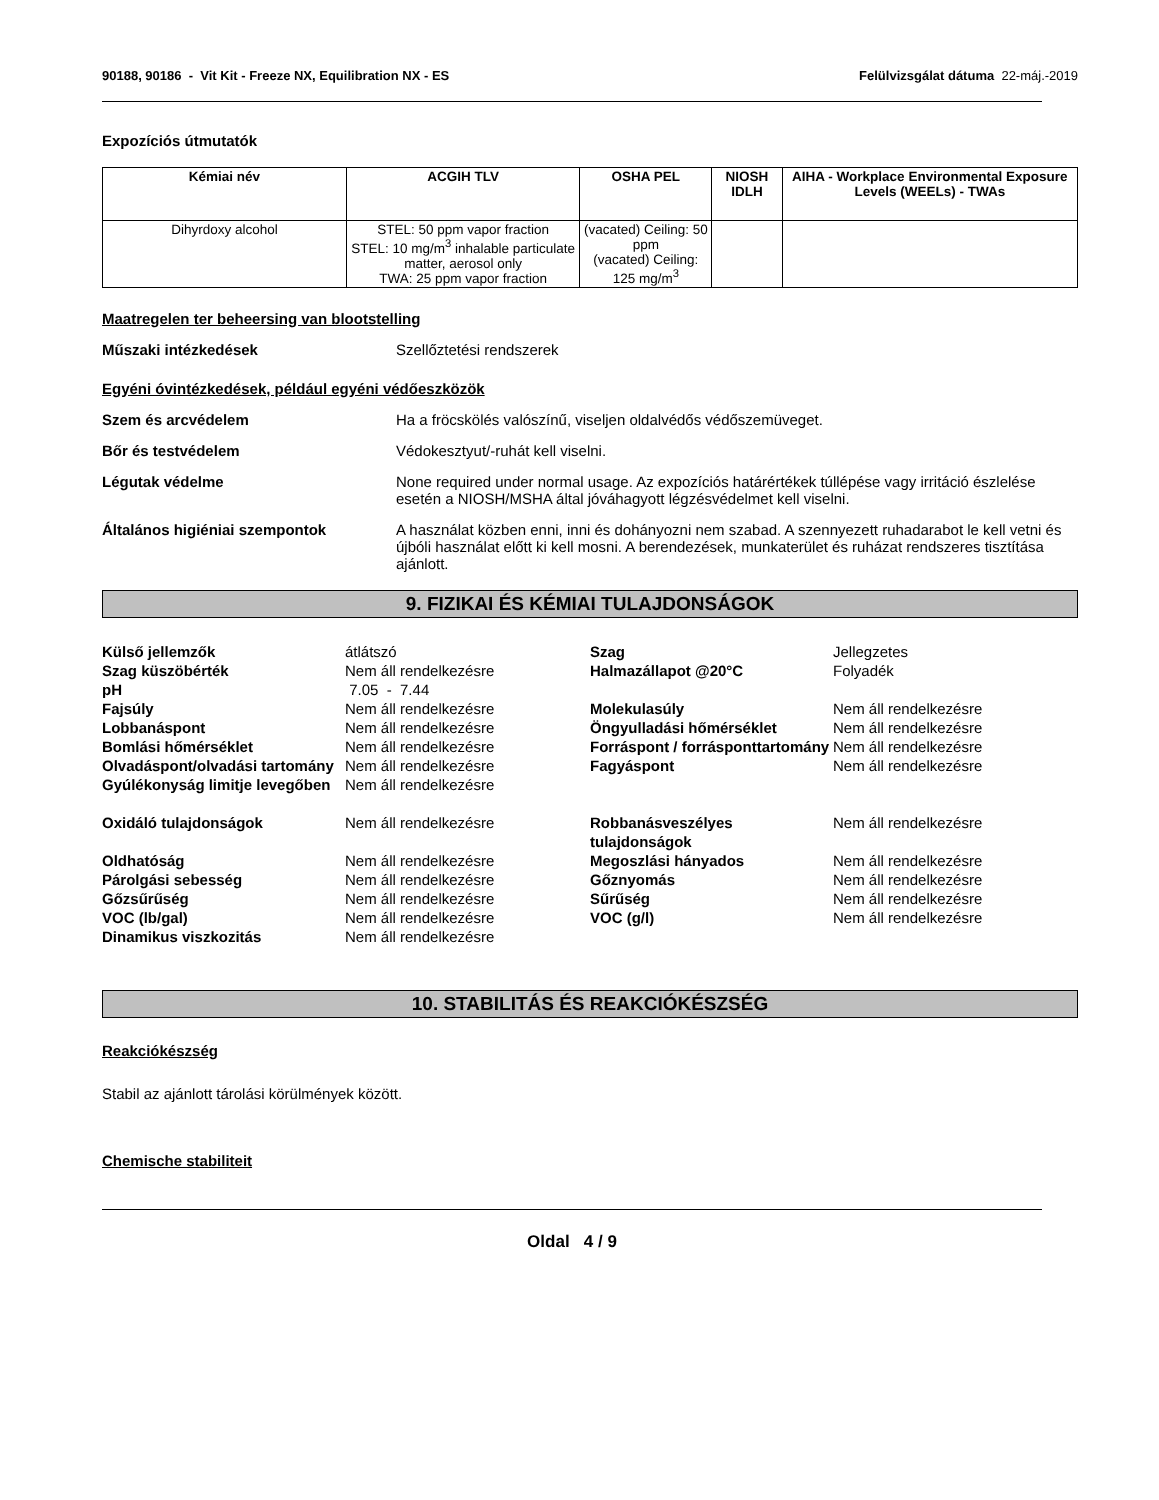90188, 90186 - Vit Kit - Freeze NX, Equilibration NX - ES Felülvizsgálat dátuma 22-máj.-2019
Expozíciós útmutatók
| Kémiai név | ACGIH TLV | OSHA PEL | NIOSH IDLH | AIHA - Workplace Environmental Exposure Levels (WEELs) - TWAs |
| --- | --- | --- | --- | --- |
| Dihyrdoxy alcohol | STEL: 50 ppm vapor fraction STEL: 10 mg/m<sup>3</sup> inhalable particulate matter, aerosol only TWA: 25 ppm vapor fraction | (vacated) Ceiling: 50 ppm (vacated) Ceiling: 125 mg/m<sup>3</sup> | | |
Maatregelen ter beheersing van blootstelling
Műszaki intézkedések Szellőztetési rendszerek
Egyéni óvintézkedések, például egyéni védőeszközök
Szem és arcvédelem Ha a fröcskölés valószínű, viseljen oldalvédős védőszemüveget.
Bőr és testvédelem Védokesztyut/-ruhát kell viselni.
Légutak védelme None required under normal usage. Az expozíciós határértékek túllépése vagy irritáció észlelése esetén a NIOSH/MSHA által jóváhagyott légzésvédelmet kell viselni.
Általános higiéniai szempontok A használat közben enni, inni és dohányozni nem szabad. A szennyezett ruhadarabot le kell vetni és újbóli használat előtt ki kell mosni. A berendezések, munkaterület és ruházat rendszeres tisztítása ajánlott.
9. FIZIKAI ÉS KÉMIAI TULAJDONSÁGOK
| Külső jellemzők | átlátszó | Szag | Jellegzetes |
| Szag küszöbérték | Nem áll rendelkezésre | Halmazállapot @20°C | Folyadék |
| pH | 7.05 - 7.44 | | |
| Fajsúly | Nem áll rendelkezésre | Molekulasúly | Nem áll rendelkezésre |
| Lobbanáspont | Nem áll rendelkezésre | Öngyulladási hőmérséklet | Nem áll rendelkezésre |
| Bomlási hőmérséklet | Nem áll rendelkezésre | Forráspont / forrásponttartomány | Nem áll rendelkezésre |
| Olvadáspont/olvadási tartomány | Nem áll rendelkezésre | Fagyáspont | Nem áll rendelkezésre |
| Gyúlékonyság limitje levegőben | Nem áll rendelkezésre | | |
| Oxidáló tulajdonságok | Nem áll rendelkezésre | Robbanásveszélyes tulajdonságok | Nem áll rendelkezésre |
| Oldhatóság | Nem áll rendelkezésre | Megoszlási hányados | Nem áll rendelkezésre |
| Párolgási sebesség | Nem áll rendelkezésre | Gőznyomás | Nem áll rendelkezésre |
| Gőzsűrűség | Nem áll rendelkezésre | Sűrűség | Nem áll rendelkezésre |
| VOC (lb/gal) | Nem áll rendelkezésre | VOC (g/l) | Nem áll rendelkezésre |
| Dinamikus viszkozitás | Nem áll rendelkezésre | | |
10. STABILITÁS ÉS REAKCIÓKÉSZSÉG
Reakciókészség
Stabil az ajánlott tárolási körülmények között.
Chemische stabiliteit
Oldal 4 / 9